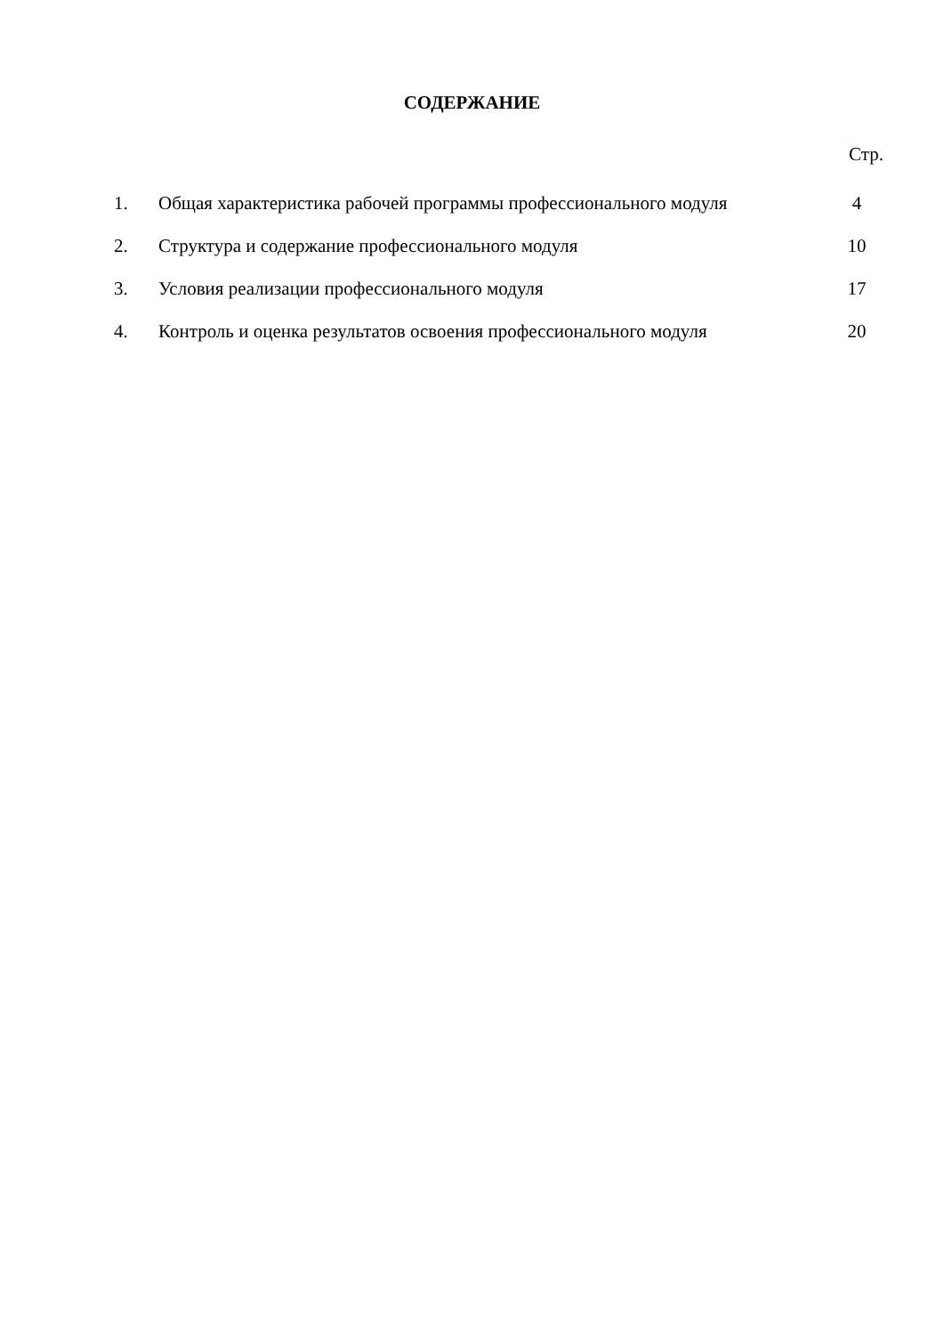СОДЕРЖАНИЕ
Стр.
| 1. | Общая характеристика рабочей программы профессионального модуля | 4 |
| 2. | Структура и содержание профессионального модуля | 10 |
| 3. | Условия реализации профессионального модуля | 17 |
| 4. | Контроль и оценка результатов освоения профессионального модуля | 20 |